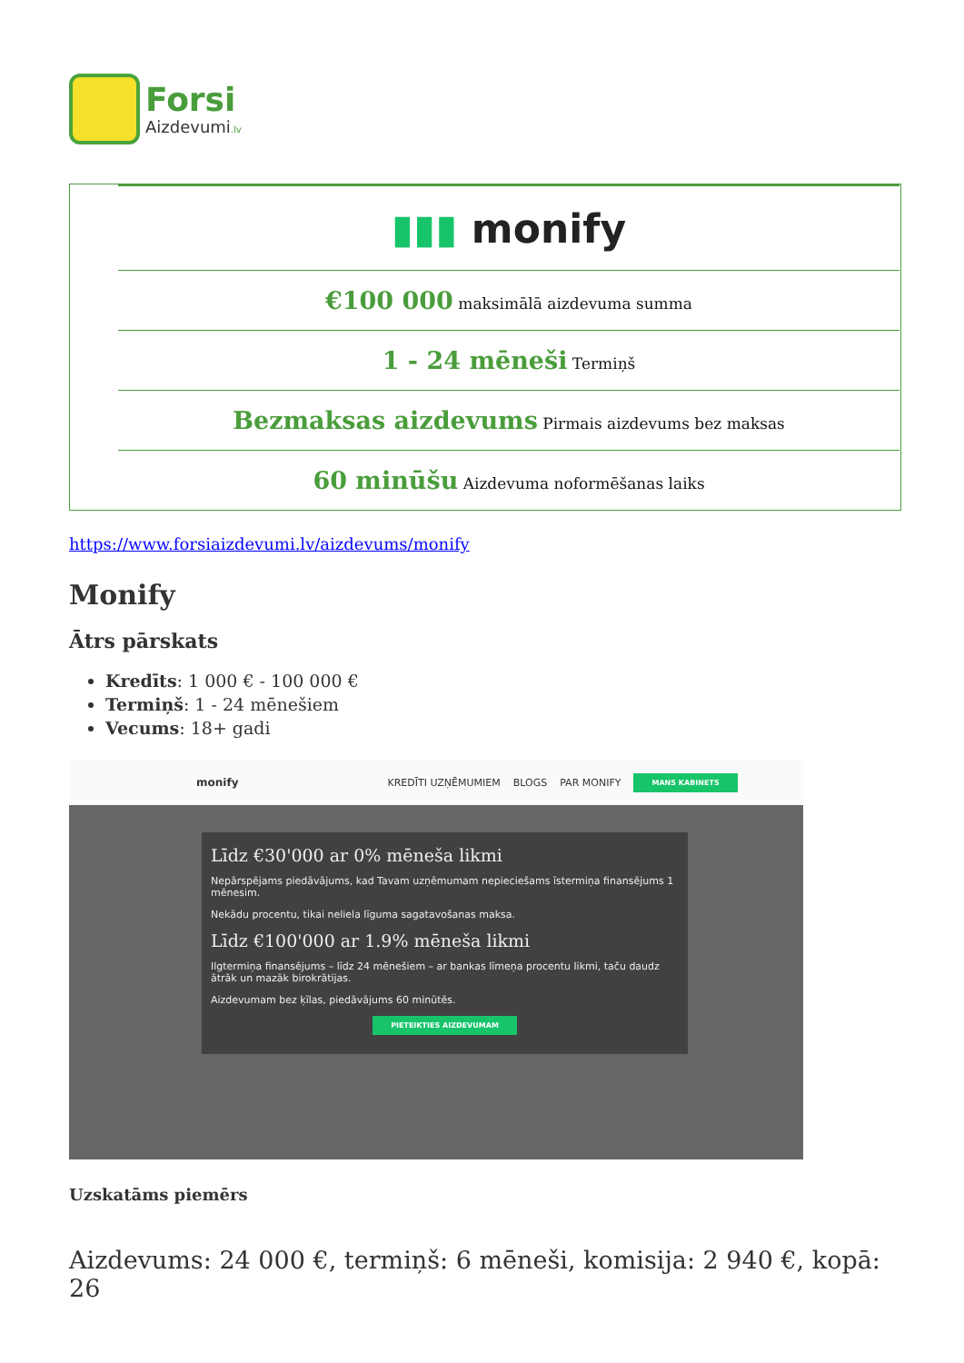Forsi
Aizdevumi.lv
| ▮▮▮ monify |
| €100 000 maksimālā aizdevuma summa |
| 1 - 24 mēneši Termiņš |
| Bezmaksas aizdevums Pirmais aizdevums bez maksas |
| 60 minūšu Aizdevuma noformēšanas laiks |
https://www.forsiaizdevumi.lv/aizdevums/monify
Monify
Ātrs pārskats
Kredīts: 1 000 € - 100 000 €
Termiņš: 1 - 24 mēnešiem
Vecums: 18+ gadi
monify KREDĪTI UZŅĒMUMIEM BLOGS PAR MONIFY MANS KABINETS
Līdz €30'000 ar 0% mēneša likmi
Nepārspējams piedāvājums, kad Tavam uzņēmumam nepieciešams īstermiņa finansējums 1 mēnesim.
Nekādu procentu, tikai neliela līguma sagatavošanas maksa.
Līdz €100'000 ar 1.9% mēneša likmi
Ilgtermiņa finansējums – līdz 24 mēnešiem – ar bankas līmeņa procentu likmi, taču daudz ātrāk un mazāk birokrātijas.
Aizdevumam bez ķīlas, piedāvājums 60 minūtēs.
PIETEIKTIES AIZDEVUMAM
Uzskatāms piemērs
Aizdevums: 24 000 €, termiņš: 6 mēneši, komisija: 2 940 €, kopā: 26